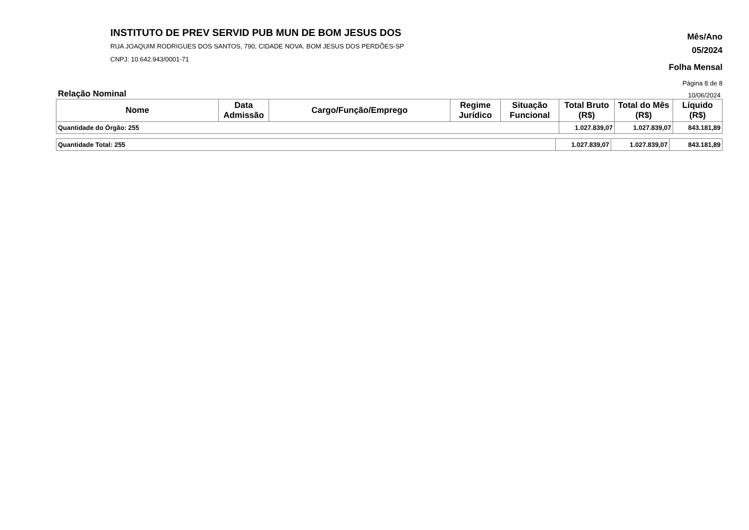INSTITUTO DE PREV SERVID PUB MUN DE BOM JESUS DOS
RUA JOAQUIM RODRIGUES DOS SANTOS, 790, CIDADE NOVA. BOM JESUS DOS PERDÕES-SP
CNPJ: 10.642.943/0001-71
Mês/Ano
05/2024
Folha Mensal
Página 8 de 8
Relação Nominal 10/06/2024
| Nome | Data Admissão | Cargo/Função/Emprego | Regime Jurídico | Situação Funcional | Total Bruto (R$) | Total do Mês (R$) | Líquido (R$) |
| --- | --- | --- | --- | --- | --- | --- | --- |
| Quantidade do Órgão: 255 | | | | | 1.027.839,07 | 1.027.839,07 | 843.181,89 |
| Quantidade Total: 255 | 1.027.839,07 | 1.027.839,07 | 843.181,89 |